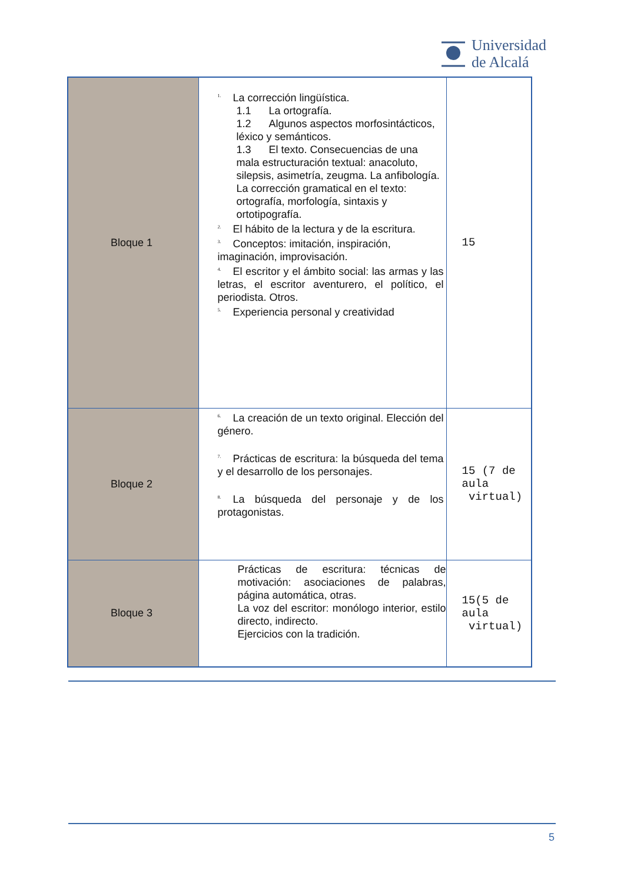Universidad
de Alcalá
| Bloque 1 | <sup>1.</sup> La corrección lingüística. 1.1 La ortografía. 1.2 Algunos aspectos morfosintácticos, léxico y semánticos. 1.3 El texto. Consecuencias de una mala estructuración textual: anacoluto, silepsis, asimetría, zeugma. La anfibología. La corrección gramatical en el texto: ortografía, morfología, sintaxis y ortotipografía. <sup>2.</sup> El hábito de la lectura y de la escritura. <sup>3.</sup> Conceptos: imitación, inspiración, imaginación, improvisación. <sup>4.</sup> El escritor y el ámbito social: las armas y las letras, el escritor aventurero, el político, el periodista. Otros. <sup>5.</sup> Experiencia personal y creatividad | 15 |
| Bloque 2 | <sup>6.</sup> La creación de un texto original. Elección del género. <sup>7.</sup> Prácticas de escritura: la búsqueda del tema y el desarrollo de los personajes. <sup>8.</sup> La búsqueda del personaje y de los protagonistas. | 15 (7 de aula virtual) |
| Bloque 3 | Prácticas de escritura: técnicas de motivación: asociaciones de palabras, página automática, otras. La voz del escritor: monólogo interior, estilo directo, indirecto. Ejercicios con la tradición. | 15(5 de aula virtual) |
5